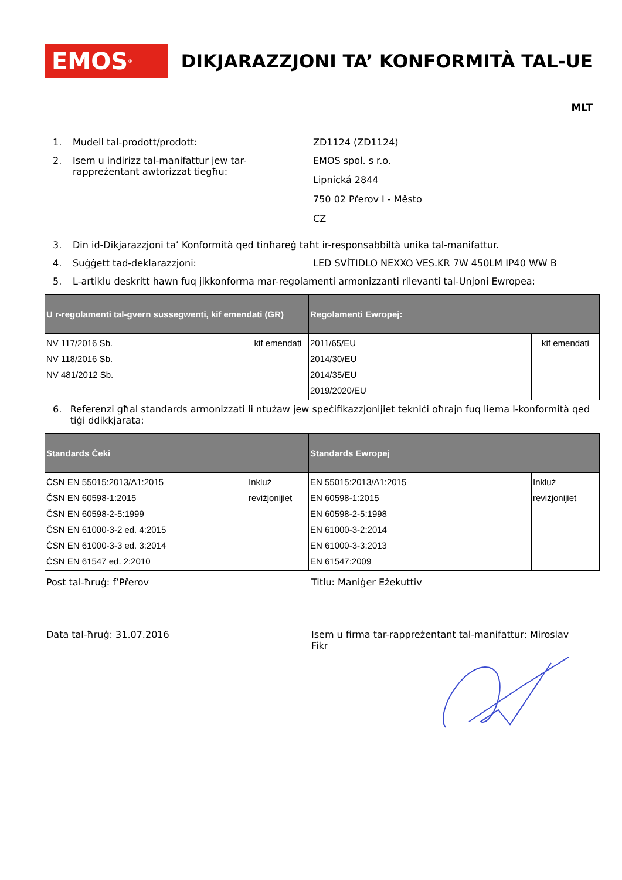EMOS<sup>®</sup>
DIKJARAZZJONI TA’ KONFORMITÀ TAL-UE
MLT
1. Mudell tal-prodott/prodott: ZD1124 (ZD1124)
2. Isem u indirizz tal-manifattur jew tar-rappreżentant awtorizzat tiegħu:
EMOS spol. s r.o.
Lipnická 2844
750 02 Přerov I - Město
CZ
3. Din id-Dikjarazzjoni ta’ Konformità qed tinħareġ taħt ir-responsabbiltà unika tal-manifattur.
4. Suġġett tad-deklarazzjoni: LED SVÍTIDLO NEXXO VES.KR 7W 450LM IP40 WW B
5. L-artiklu deskritt hawn fuq jikkonforma mar-regolamenti armonizzanti rilevanti tal-Unjoni Ewropea:
| U r-regolamenti tal-gvern sussegwenti, kif emendati (GR) | | Regolamenti Ewropej: | |
| --- | --- | --- | --- |
| NV 117/2016 Sb. NV 118/2016 Sb. NV 481/2012 Sb. | kif emendati | 2011/65/EU 2014/30/EU 2014/35/EU 2019/2020/EU | kif emendati |
6. Referenzi għal standards armonizzati li ntużaw jew speċifikazzjonijiet tekniċi oħrajn fuq liema l-konformità qed tiġi ddikkjarata:
| Standards Ċeki | | Standards Ewropej | |
| --- | --- | --- | --- |
| ČSN EN 55015:2013/A1:2015 ČSN EN 60598-1:2015 ČSN EN 60598-2-5:1999 ČSN EN 61000-3-2 ed. 4:2015 ČSN EN 61000-3-3 ed. 3:2014 ČSN EN 61547 ed. 2:2010 | Inkluż reviżjonijiet | EN 55015:2013/A1:2015 EN 60598-1:2015 EN 60598-2-5:1998 EN 61000-3-2:2014 EN 61000-3-3:2013 EN 61547:2009 | Inkluż reviżjonijiet |
Post tal-ħruġ: f’Přerov Titlu: Maniġer Eżekuttiv
Data tal-ħruġ: 31.07.2016 Isem u firma tar-rappreżentant tal-manifattur: Miroslav Fikr